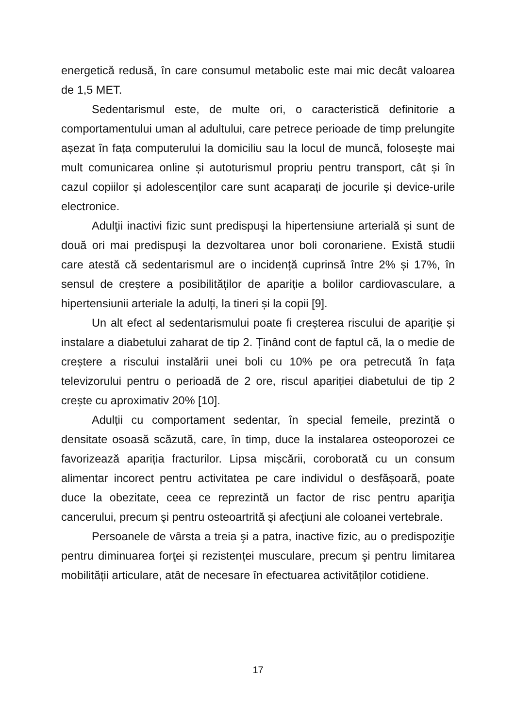energetică redusă, în care consumul metabolic este mai mic decât valoarea de 1,5 MET.
Sedentarismul este, de multe ori, o caracteristică definitorie a comportamentului uman al adultului, care petrece perioade de timp prelungite așezat în fața computerului la domiciliu sau la locul de muncă, folosește mai mult comunicarea online și autoturismul propriu pentru transport, cât și în cazul copiilor și adolescenților care sunt acaparați de jocurile și device-urile electronice.
Adulţii inactivi fizic sunt predispuşi la hipertensiune arterială și sunt de două ori mai predispuşi la dezvoltarea unor boli coronariene. Există studii care atestă că sedentarismul are o incidență cuprinsă între 2% și 17%, în sensul de creștere a posibilităților de apariție a bolilor cardiovasculare, a hipertensiunii arteriale la adulți, la tineri și la copii [9].
Un alt efect al sedentarismului poate fi creșterea riscului de apariție și instalare a diabetului zaharat de tip 2. Ținând cont de faptul că, la o medie de creștere a riscului instalării unei boli cu 10% pe ora petrecută în fața televizorului pentru o perioadă de 2 ore, riscul apariției diabetului de tip 2 crește cu aproximativ 20% [10].
Adulții cu comportament sedentar, în special femeile, prezintă o densitate osoasă scăzută, care, în timp, duce la instalarea osteoporozei ce favorizează apariția fracturilor. Lipsa mișcării, coroborată cu un consum alimentar incorect pentru activitatea pe care individul o desfășoară, poate duce la obezitate, ceea ce reprezintă un factor de risc pentru apariţia cancerului, precum şi pentru osteoartrită şi afecţiuni ale coloanei vertebrale.
Persoanele de vârsta a treia şi a patra, inactive fizic, au o predispoziţie pentru diminuarea forţei și rezistenței musculare, precum şi pentru limitarea mobilității articulare, atât de necesare în efectuarea activităților cotidiene.
17